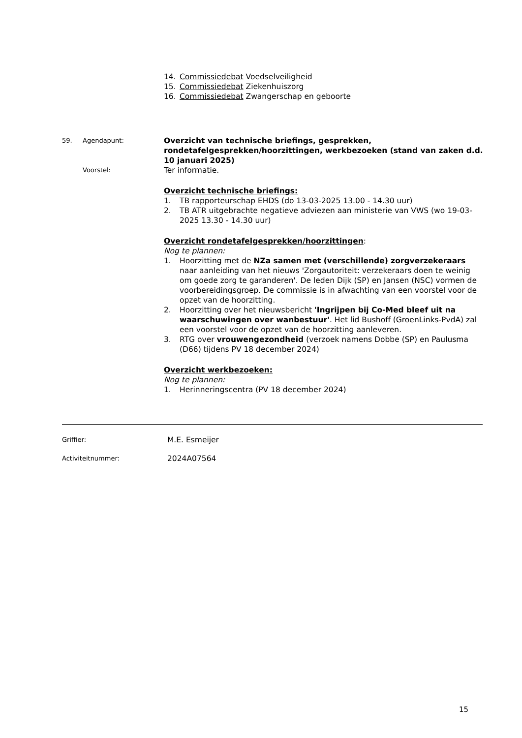14. Commissiedebat Voedselveiligheid
15. Commissiedebat Ziekenhuiszorg
16. Commissiedebat Zwangerschap en geboorte
59. Agendapunt:
Overzicht van technische briefings, gesprekken, rondetafelgesprekken/hoorzittingen, werkbezoeken (stand van zaken d.d. 10 januari 2025)
Voorstel:
Ter informatie.
Overzicht technische briefings:
1. TB rapporteurschap EHDS (do 13-03-2025 13.00 - 14.30 uur)
2. TB ATR uitgebrachte negatieve adviezen aan ministerie van VWS (wo 19-03-2025 13.30 - 14.30 uur)
Overzicht rondetafelgesprekken/hoorzittingen:
Nog te plannen:
1. Hoorzitting met de NZa samen met (verschillende) zorgverzekeraars naar aanleiding van het nieuws 'Zorgautoriteit: verzekeraars doen te weinig om goede zorg te garanderen'. De leden Dijk (SP) en Jansen (NSC) vormen de voorbereidingsgroep. De commissie is in afwachting van een voorstel voor de opzet van de hoorzitting.
2. Hoorzitting over het nieuwsbericht 'Ingrijpen bij Co-Med bleef uit na waarschuwingen over wanbestuur'. Het lid Bushoff (GroenLinks-PvdA) zal een voorstel voor de opzet van de hoorzitting aanleveren.
3. RTG over vrouwengezondheid (verzoek namens Dobbe (SP) en Paulusma (D66) tijdens PV 18 december 2024)
Overzicht werkbezoeken:
Nog te plannen:
1. Herinneringscentra (PV 18 december 2024)
Griffier: M.E. Esmeijer
Activiteitnummer: 2024A07564
15